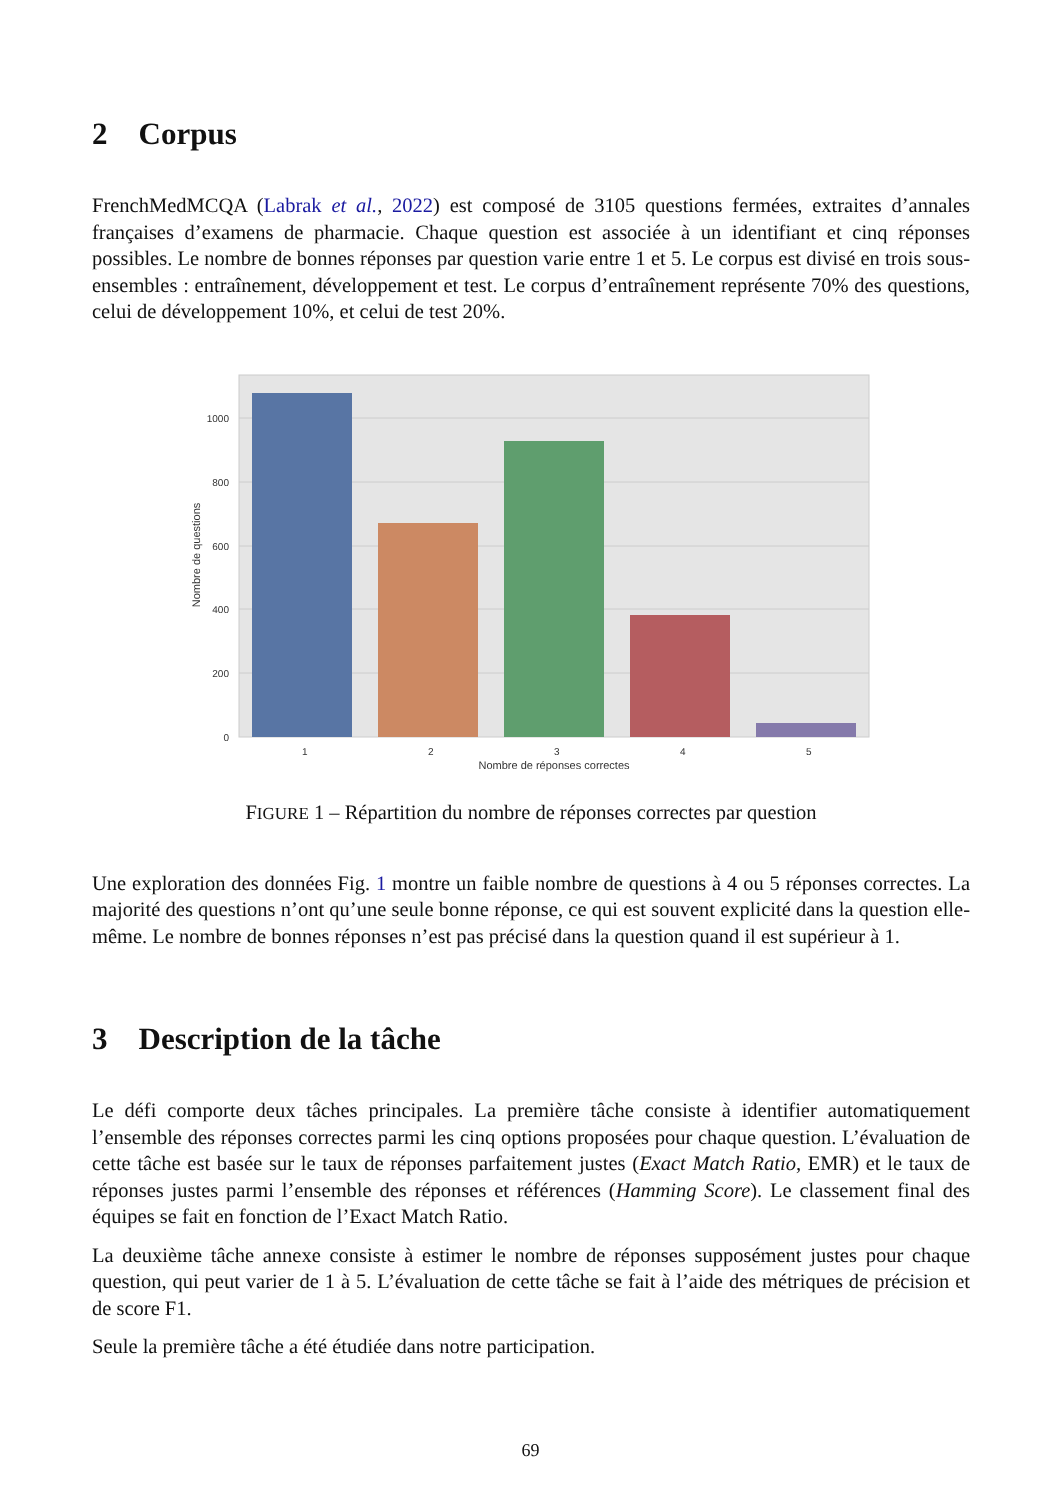2 Corpus
FrenchMedMCQA (Labrak et al., 2022) est composé de 3105 questions fermées, extraites d’annales françaises d’examens de pharmacie. Chaque question est associée à un identifiant et cinq réponses possibles. Le nombre de bonnes réponses par question varie entre 1 et 5. Le corpus est divisé en trois sous-ensembles : entraînement, développement et test. Le corpus d’entraînement représente 70% des questions, celui de développement 10%, et celui de test 20%.
0
200
400
600
800
1000
1
2
3
4
5
Nombre de réponses correctes
Nombre de questions
FIGURE 1 – Répartition du nombre de réponses correctes par question
Une exploration des données Fig. 1 montre un faible nombre de questions à 4 ou 5 réponses correctes. La majorité des questions n’ont qu’une seule bonne réponse, ce qui est souvent explicité dans la question elle-même. Le nombre de bonnes réponses n’est pas précisé dans la question quand il est supérieur à 1.
3 Description de la tâche
Le défi comporte deux tâches principales. La première tâche consiste à identifier automatiquement l’ensemble des réponses correctes parmi les cinq options proposées pour chaque question. L’évaluation de cette tâche est basée sur le taux de réponses parfaitement justes (Exact Match Ratio, EMR) et le taux de réponses justes parmi l’ensemble des réponses et références (Hamming Score). Le classement final des équipes se fait en fonction de l’Exact Match Ratio.
La deuxième tâche annexe consiste à estimer le nombre de réponses supposément justes pour chaque question, qui peut varier de 1 à 5. L’évaluation de cette tâche se fait à l’aide des métriques de précision et de score F1.
Seule la première tâche a été étudiée dans notre participation.
69